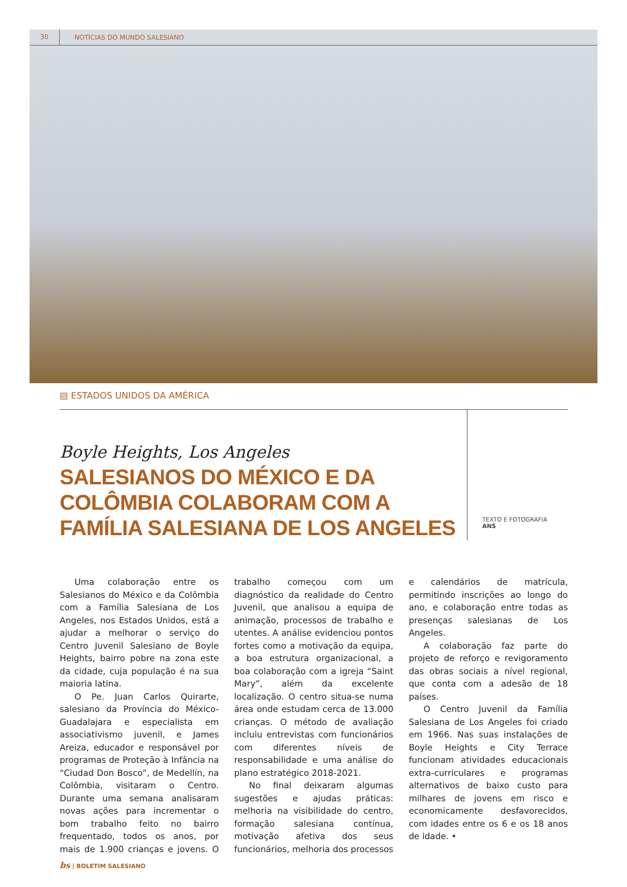30 NOTÍCIAS DO MUNDO SALESIANO
▤ ESTADOS UNIDOS DA AMÉRICA
Boyle Heights, Los Angeles
SALESIANOS DO MÉXICO E DA COLÔMBIA COLABORAM COM A FAMÍLIA SALESIANA DE LOS ANGELES
TEXTO E FOTOGRAFIA
ANS
Uma colaboração entre os Salesianos do México e da Colômbia com a Família Salesiana de Los Angeles, nos Estados Unidos, está a ajudar a melhorar o serviço do Centro Juvenil Salesiano de Boyle Heights, bairro pobre na zona este da cidade, cuja população é na sua maioria latina.
O Pe. Juan Carlos Quirarte, salesiano da Província do México-Guadalajara e especialista em associativismo juvenil, e James Areiza, educador e responsável por programas de Proteção à Infância na “Ciudad Don Bosco”, de Medellín, na Colômbia, visitaram o Centro. Durante uma semana analisaram novas ações para incrementar o bom trabalho feito no bairro frequentado, todos os anos, por mais de 1.900 crianças e jovens. O trabalho começou com um diagnóstico da realidade do Centro Juvenil, que analisou a equipa de animação, processos de trabalho e utentes. A análise evidenciou pontos fortes como a motivação da equipa, a boa estrutura organizacional, a boa colaboração com a igreja “Saint Mary”, além da excelente localização. O centro situa-se numa área onde estudam cerca de 13.000 crianças. O método de avaliação incluiu entrevistas com funcionários com diferentes níveis de responsabilidade e uma análise do plano estratégico 2018-2021.
No final deixaram algumas sugestões e ajudas práticas: melhoria na visibilidade do centro, formação salesiana contínua, motivação afetiva dos seus funcionários, melhoria dos processos e calendários de matrícula, permitindo inscrições ao longo do ano, e colaboração entre todas as presenças salesianas de Los Angeles.
A colaboração faz parte do projeto de reforço e revigoramento das obras sociais a nível regional, que conta com a adesão de 18 países.
O Centro Juvenil da Família Salesiana de Los Angeles foi criado em 1966. Nas suas instalações de Boyle Heights e City Terrace funcionam atividades educacionais extra-curriculares e programas alternativos de baixo custo para milhares de jovens em risco e economicamente desfavorecidos, com idades entre os 6 e os 18 anos de idade. •
bs | BOLETIM SALESIANO